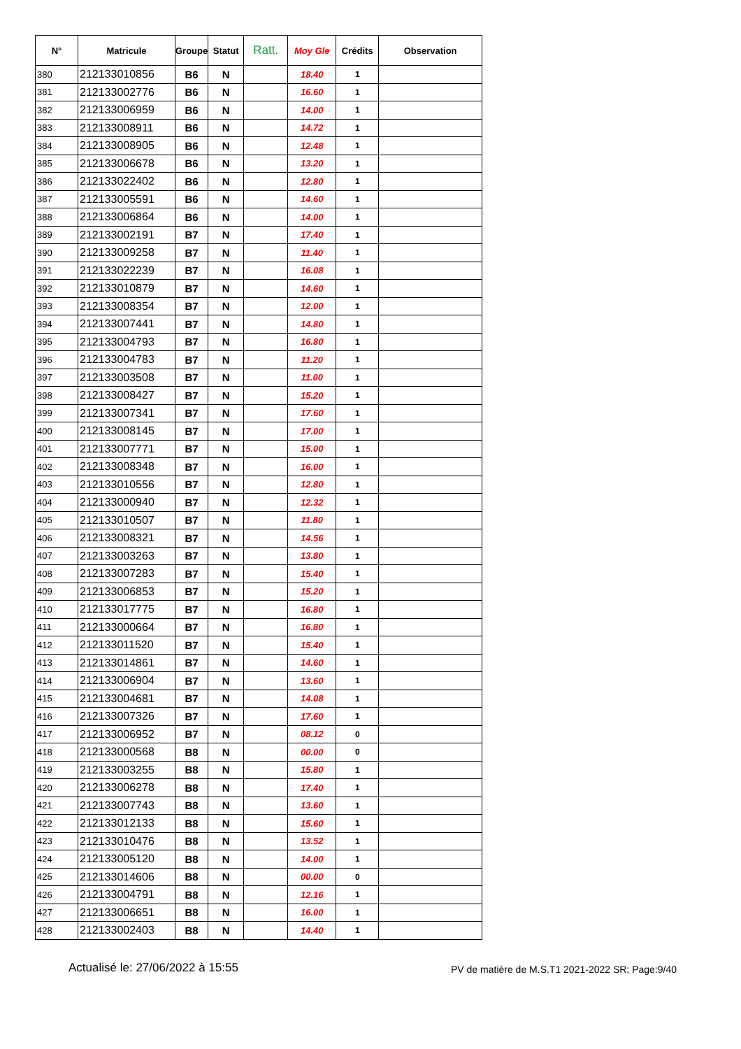| N° | Matricule | Groupe | Statut | Ratt. | Moy Gle | Crédits | Observation |
| --- | --- | --- | --- | --- | --- | --- | --- |
| 380 | 212133010856 | B6 | N | | 18.40 | 1 | |
| 381 | 212133002776 | B6 | N | | 16.60 | 1 | |
| 382 | 212133006959 | B6 | N | | 14.00 | 1 | |
| 383 | 212133008911 | B6 | N | | 14.72 | 1 | |
| 384 | 212133008905 | B6 | N | | 12.48 | 1 | |
| 385 | 212133006678 | B6 | N | | 13.20 | 1 | |
| 386 | 212133022402 | B6 | N | | 12.80 | 1 | |
| 387 | 212133005591 | B6 | N | | 14.60 | 1 | |
| 388 | 212133006864 | B6 | N | | 14.00 | 1 | |
| 389 | 212133002191 | B7 | N | | 17.40 | 1 | |
| 390 | 212133009258 | B7 | N | | 11.40 | 1 | |
| 391 | 212133022239 | B7 | N | | 16.08 | 1 | |
| 392 | 212133010879 | B7 | N | | 14.60 | 1 | |
| 393 | 212133008354 | B7 | N | | 12.00 | 1 | |
| 394 | 212133007441 | B7 | N | | 14.80 | 1 | |
| 395 | 212133004793 | B7 | N | | 16.80 | 1 | |
| 396 | 212133004783 | B7 | N | | 11.20 | 1 | |
| 397 | 212133003508 | B7 | N | | 11.00 | 1 | |
| 398 | 212133008427 | B7 | N | | 15.20 | 1 | |
| 399 | 212133007341 | B7 | N | | 17.60 | 1 | |
| 400 | 212133008145 | B7 | N | | 17.00 | 1 | |
| 401 | 212133007771 | B7 | N | | 15.00 | 1 | |
| 402 | 212133008348 | B7 | N | | 16.00 | 1 | |
| 403 | 212133010556 | B7 | N | | 12.80 | 1 | |
| 404 | 212133000940 | B7 | N | | 12.32 | 1 | |
| 405 | 212133010507 | B7 | N | | 11.80 | 1 | |
| 406 | 212133008321 | B7 | N | | 14.56 | 1 | |
| 407 | 212133003263 | B7 | N | | 13.80 | 1 | |
| 408 | 212133007283 | B7 | N | | 15.40 | 1 | |
| 409 | 212133006853 | B7 | N | | 15.20 | 1 | |
| 410 | 212133017775 | B7 | N | | 16.80 | 1 | |
| 411 | 212133000664 | B7 | N | | 16.80 | 1 | |
| 412 | 212133011520 | B7 | N | | 15.40 | 1 | |
| 413 | 212133014861 | B7 | N | | 14.60 | 1 | |
| 414 | 212133006904 | B7 | N | | 13.60 | 1 | |
| 415 | 212133004681 | B7 | N | | 14.08 | 1 | |
| 416 | 212133007326 | B7 | N | | 17.60 | 1 | |
| 417 | 212133006952 | B7 | N | | 08.12 | 0 | |
| 418 | 212133000568 | B8 | N | | 00.00 | 0 | |
| 419 | 212133003255 | B8 | N | | 15.80 | 1 | |
| 420 | 212133006278 | B8 | N | | 17.40 | 1 | |
| 421 | 212133007743 | B8 | N | | 13.60 | 1 | |
| 422 | 212133012133 | B8 | N | | 15.60 | 1 | |
| 423 | 212133010476 | B8 | N | | 13.52 | 1 | |
| 424 | 212133005120 | B8 | N | | 14.00 | 1 | |
| 425 | 212133014606 | B8 | N | | 00.00 | 0 | |
| 426 | 212133004791 | B8 | N | | 12.16 | 1 | |
| 427 | 212133006651 | B8 | N | | 16.00 | 1 | |
| 428 | 212133002403 | B8 | N | | 14.40 | 1 | |
Actualisé le: 27/06/2022 à 15:55 PV de matière de M.S.T1 2021-2022 SR; Page:9/40